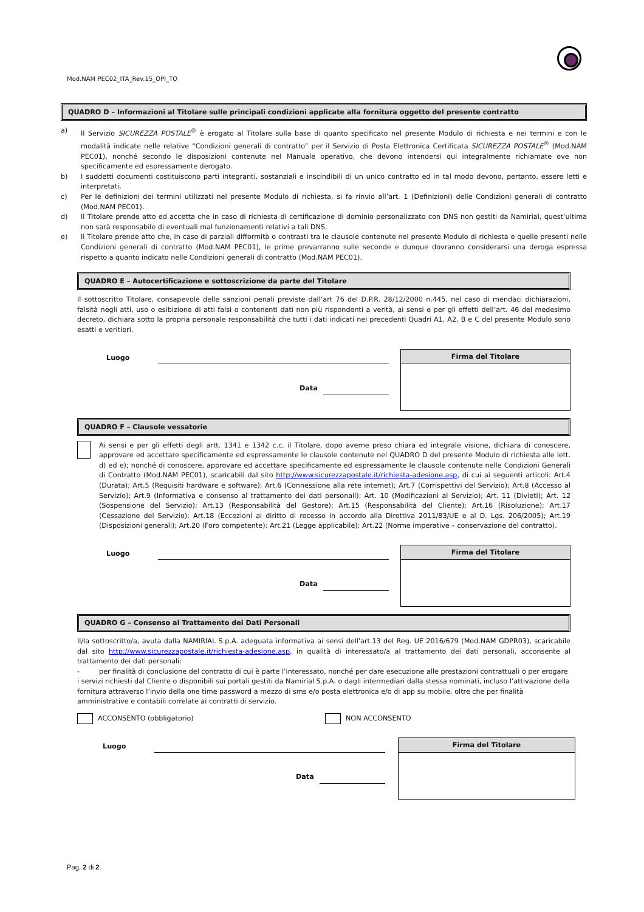Mod.NAM PEC02_ITA_Rev.15_OPI_TO
QUADRO D – Informazioni al Titolare sulle principali condizioni applicate alla fornitura oggetto del presente contratto
a) Il Servizio SICUREZZA POSTALE<sup>®</sup> è erogato al Titolare sulla base di quanto specificato nel presente Modulo di richiesta e nei termini e con le modalità indicate nelle relative “Condizioni generali di contratto” per il Servizio di Posta Elettronica Certificata SICUREZZA POSTALE<sup>®</sup> (Mod.NAM PEC01), nonché secondo le disposizioni contenute nel Manuale operativo, che devono intendersi qui integralmente richiamate ove non specificamente ed espressamente derogato.
b) I suddetti documenti costituiscono parti integranti, sostanziali e inscindibili di un unico contratto ed in tal modo devono, pertanto, essere letti e interpretati.
c) Per le definizioni dei termini utilizzati nel presente Modulo di richiesta, si fa rinvio all’art. 1 (Definizioni) delle Condizioni generali di contratto (Mod.NAM PEC01).
d) Il Titolare prende atto ed accetta che in caso di richiesta di certificazione di dominio personalizzato con DNS non gestiti da Namirial, quest’ultima non sarà responsabile di eventuali mal funzionamenti relativi a tali DNS.
e) Il Titolare prende atto che, in caso di parziali difformità o contrasti tra le clausole contenute nel presente Modulo di richiesta e quelle presenti nelle Condizioni generali di contratto (Mod.NAM PEC01), le prime prevarranno sulle seconde e dunque dovranno considerarsi una deroga espressa rispetto a quanto indicato nelle Condizioni generali di contratto (Mod.NAM PEC01).
QUADRO E – Autocertificazione e sottoscrizione da parte del Titolare
Il sottoscritto Titolare, consapevole delle sanzioni penali previste dall’art 76 del D.P.R. 28/12/2000 n.445, nel caso di mendaci dichiarazioni, falsità negli atti, uso o esibizione di atti falsi o contenenti dati non più rispondenti a verità, ai sensi e per gli effetti dell’art. 46 del medesimo decreto, dichiara sotto la propria personale responsabilità che tutti i dati indicati nei precedenti Quadri A1, A2, B e C del presente Modulo sono esatti e veritieri.
Luogo
Data
Firma del Titolare
QUADRO F – Clausole vessatorie
Ai sensi e per gli effetti degli artt. 1341 e 1342 c.c. il Titolare, dopo averne preso chiara ed integrale visione, dichiara di conoscere, approvare ed accettare specificamente ed espressamente le clausole contenute nel QUADRO D del presente Modulo di richiesta alle lett. d) ed e); nonché di conoscere, approvare ed accettare specificamente ed espressamente le clausole contenute nelle Condizioni Generali di Contratto (Mod.NAM PEC01), scaricabili dal sito http://www.sicurezzapostale.it/richiesta-adesione.asp, di cui ai seguenti articoli: Art.4 (Durata); Art.5 (Requisiti hardware e software); Art.6 (Connessione alla rete internet); Art.7 (Corrispettivi del Servizio); Art.8 (Accesso al Servizio); Art.9 (Informativa e consenso al trattamento dei dati personali); Art. 10 (Modificazioni al Servizio); Art. 11 (Divieti); Art. 12 (Sospensione del Servizio); Art.13 (Responsabilità del Gestore); Art.15 (Responsabilità del Cliente); Art.16 (Risoluzione); Art.17 (Cessazione del Servizio); Art.18 (Eccezioni al diritto di recesso in accordo alla Direttiva 2011/83/UE e al D. Lgs. 206/2005); Art.19 (Disposizioni generali); Art.20 (Foro competente); Art.21 (Legge applicabile); Art.22 (Norme imperative – conservazione del contratto).
Luogo
Data
Firma del Titolare
QUADRO G – Consenso al Trattamento dei Dati Personali
Il/la sottoscritto/a, avuta dalla NAMIRIAL S.p.A. adeguata informativa ai sensi dell'art.13 del Reg. UE 2016/679 (Mod.NAM GDPR03), scaricabile dal sito http://www.sicurezzapostale.it/richiesta-adesione.asp, in qualità di interessato/a al trattamento dei dati personali, acconsente al trattamento dei dati personali:
- per finalità di conclusione del contratto di cui è parte l’interessato, nonché per dare esecuzione alle prestazioni contrattuali o per erogare i servizi richiesti dal Cliente o disponibili sui portali gestiti da Namirial S.p.A. o dagli intermediari dalla stessa nominati, incluso l’attivazione della fornitura attraverso l’invio della one time password a mezzo di sms e/o posta elettronica e/o di app su mobile, oltre che per finalità amministrative e contabili correlate ai contratti di servizio.
ACCONSENTO (obbligatorio) NON ACCONSENTO
Luogo
Data
Firma del Titolare
Pag. 2 di 2